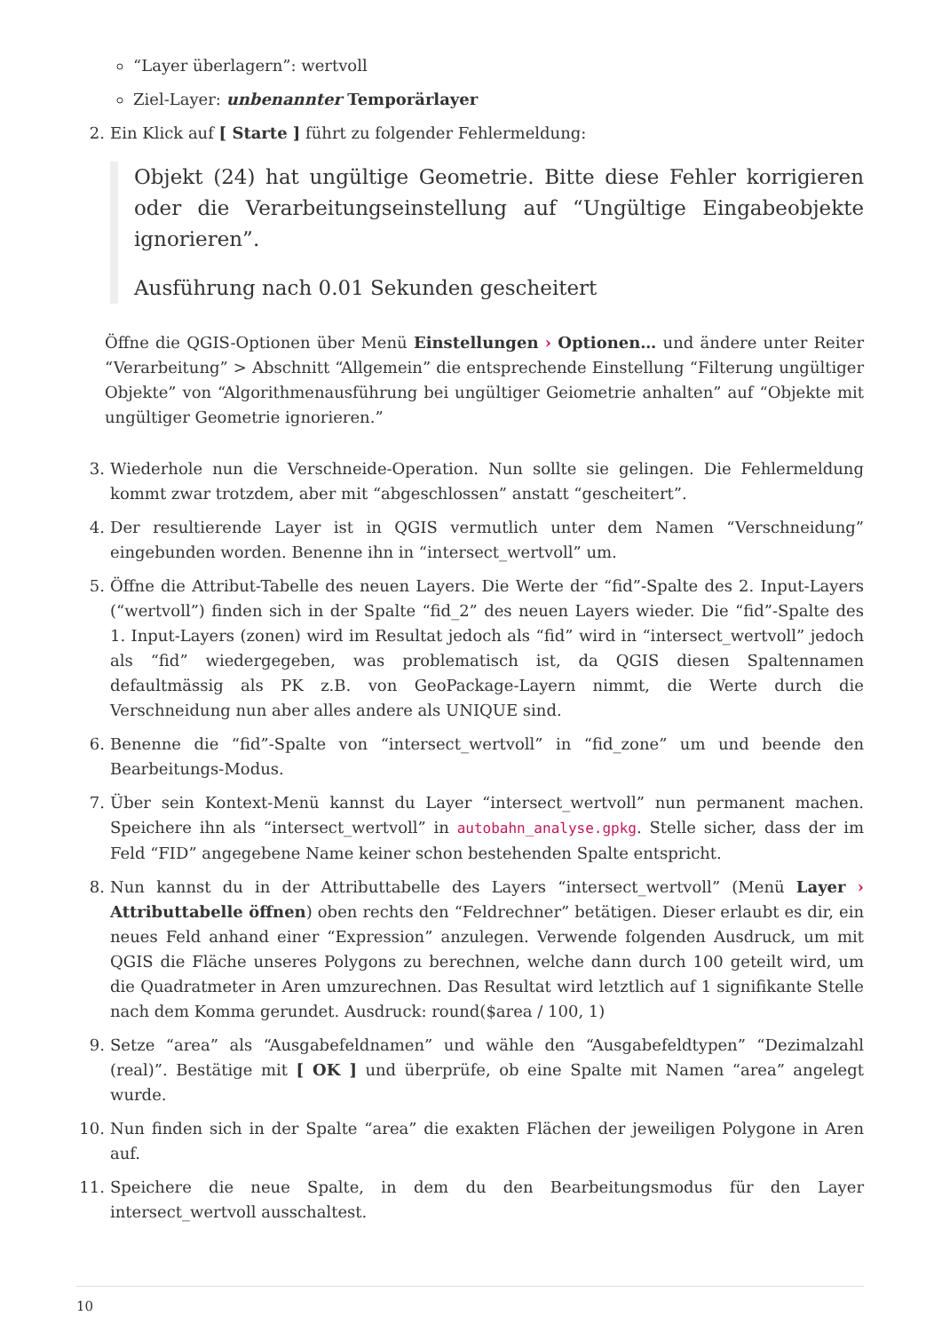“Layer überlagern”: wertvoll
Ziel-Layer: unbenannter Temporärlayer
2. Ein Klick auf [ Starte ] führt zu folgender Fehlermeldung:
Objekt (24) hat ungültige Geometrie. Bitte diese Fehler korrigieren oder die Verarbeitungseinstellung auf “Ungültige Eingabeobjekte ignorieren”.
Ausführung nach 0.01 Sekunden gescheitert
Öffne die QGIS-Optionen über Menü Einstellungen › Optionen… und ändere unter Reiter “Verarbeitung” > Abschnitt “Allgemein” die entsprechende Einstellung “Filterung ungültiger Objekte” von “Algorithmenausführung bei ungültiger Geiometrie anhalten” auf “Objekte mit ungültiger Geometrie ignorieren.”
3. Wiederhole nun die Verschneide-Operation. Nun sollte sie gelingen. Die Fehlermeldung kommt zwar trotzdem, aber mit “abgeschlossen” anstatt “gescheitert”.
4. Der resultierende Layer ist in QGIS vermutlich unter dem Namen “Verschneidung” eingebunden worden. Benenne ihn in “intersect_wertvoll” um.
5. Öffne die Attribut-Tabelle des neuen Layers. Die Werte der “fid”-Spalte des 2. Input-Layers (“wertvoll”) finden sich in der Spalte “fid_2” des neuen Layers wieder. Die “fid”-Spalte des 1. Input-Layers (zonen) wird im Resultat jedoch als “fid” wird in “intersect_wertvoll” jedoch als “fid” wiedergegeben, was problematisch ist, da QGIS diesen Spaltennamen defaultmässig als PK z.B. von GeoPackage-Layern nimmt, die Werte durch die Verschneidung nun aber alles andere als UNIQUE sind.
6. Benenne die “fid”-Spalte von “intersect_wertvoll” in “fid_zone” um und beende den Bearbeitungs-Modus.
7. Über sein Kontext-Menü kannst du Layer “intersect_wertvoll” nun permanent machen. Speichere ihn als “intersect_wertvoll” in autobahn_analyse.gpkg. Stelle sicher, dass der im Feld “FID” angegebene Name keiner schon bestehenden Spalte entspricht.
8. Nun kannst du in der Attributtabelle des Layers “intersect_wertvoll” (Menü Layer › Attributtabelle öffnen) oben rechts den “Feldrechner” betätigen. Dieser erlaubt es dir, ein neues Feld anhand einer “Expression” anzulegen. Verwende folgenden Ausdruck, um mit QGIS die Fläche unseres Polygons zu berechnen, welche dann durch 100 geteilt wird, um die Quadratmeter in Aren umzurechnen. Das Resultat wird letztlich auf 1 signifikante Stelle nach dem Komma gerundet. Ausdruck: round($area / 100, 1)
9. Setze “area” als “Ausgabefeldnamen” und wähle den “Ausgabefeldtypen” “Dezimalzahl (real)”. Bestätige mit [ OK ] und überprüfe, ob eine Spalte mit Namen “area” angelegt wurde.
10.
Nun finden sich in der Spalte “area” die exakten Flächen der jeweiligen Polygone in Aren auf.
11.
Speichere die neue Spalte, in dem du den Bearbeitungsmodus für den Layer intersect_wertvoll ausschaltest.
10